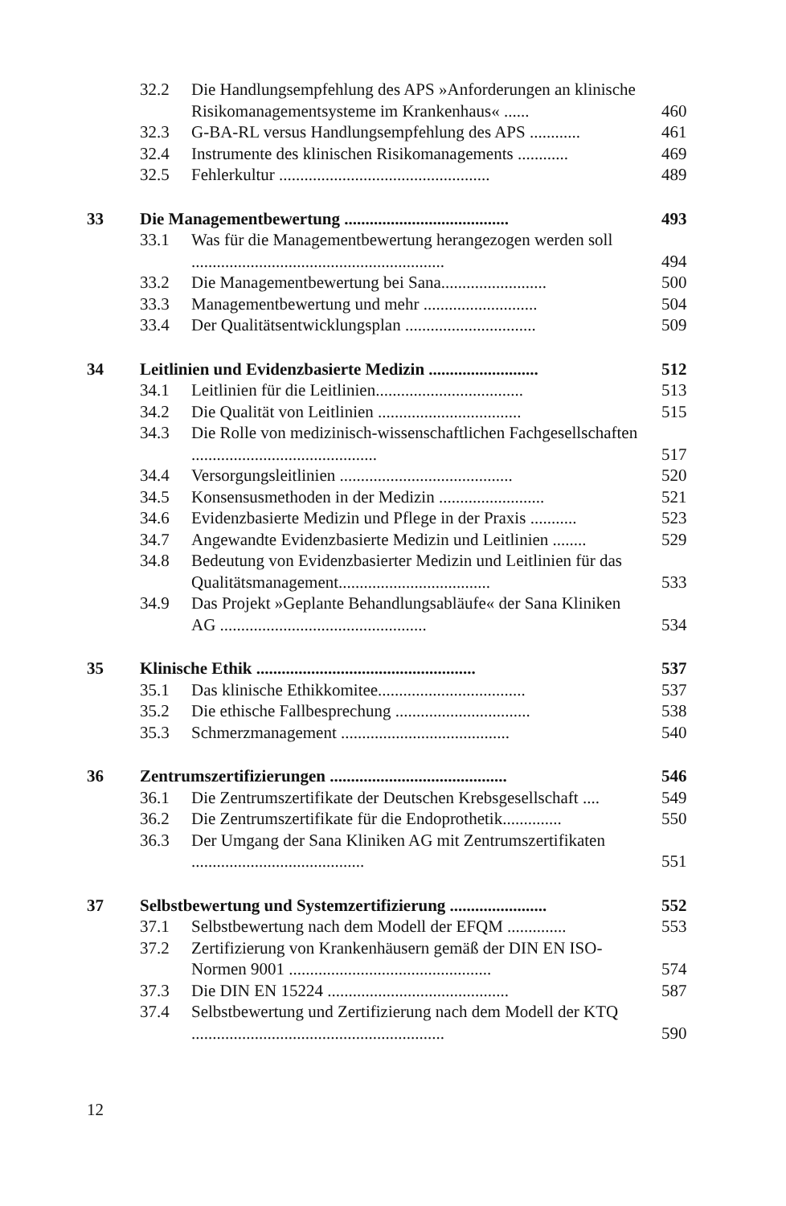| | 32.2 | Die Handlungsempfehlung des APS »Anforderungen an klinische Risikomanagementsysteme im Krankenhaus« ...... | 460 |
| | 32.3 | G-BA-RL versus Handlungsempfehlung des APS ............ | 461 |
| | 32.4 | Instrumente des klinischen Risikomanagements ............ | 469 |
| | 32.5 | Fehlerkultur .................................................. | 489 |
| 33 | Die Managementbewertung ....................................... | | 493 |
| | 33.1 | Was für die Managementbewertung herangezogen werden soll ............................................................ | 494 |
| | 33.2 | Die Managementbewertung bei Sana......................... | 500 |
| | 33.3 | Managementbewertung und mehr ........................... | 504 |
| | 33.4 | Der Qualitätsentwicklungsplan ............................... | 509 |
| 34 | Leitlinien und Evidenzbasierte Medizin .......................... | | 512 |
| | 34.1 | Leitlinien für die Leitlinien................................... | 513 |
| | 34.2 | Die Qualität von Leitlinien .................................. | 515 |
| | 34.3 | Die Rolle von medizinisch-wissenschaftlichen Fachgesellschaften ............................................ | 517 |
| | 34.4 | Versorgungsleitlinien ......................................... | 520 |
| | 34.5 | Konsensusmethoden in der Medizin ......................... | 521 |
| | 34.6 | Evidenzbasierte Medizin und Pflege in der Praxis ........... | 523 |
| | 34.7 | Angewandte Evidenzbasierte Medizin und Leitlinien ........ | 529 |
| | 34.8 | Bedeutung von Evidenzbasierter Medizin und Leitlinien für das Qualitätsmanagement.................................... | 533 |
| | 34.9 | Das Projekt »Geplante Behandlungsabläufe« der Sana Kliniken AG ................................................. | 534 |
| 35 | Klinische Ethik .................................................... | | 537 |
| | 35.1 | Das klinische Ethikkomitee................................... | 537 |
| | 35.2 | Die ethische Fallbesprechung ................................ | 538 |
| | 35.3 | Schmerzmanagement ........................................ | 540 |
| 36 | Zentrumszertifizierungen .......................................... | | 546 |
| | 36.1 | Die Zentrumszertifikate der Deutschen Krebsgesellschaft .... | 549 |
| | 36.2 | Die Zentrumszertifikate für die Endoprothetik.............. | 550 |
| | 36.3 | Der Umgang der Sana Kliniken AG mit Zentrumszertifikaten ......................................... | 551 |
| 37 | Selbstbewertung und Systemzertifizierung ....................... | | 552 |
| | 37.1 | Selbstbewertung nach dem Modell der EFQM .............. | 553 |
| | 37.2 | Zertifizierung von Krankenhäusern gemäß der DIN EN ISO-Normen 9001 ................................................ | 574 |
| | 37.3 | Die DIN EN 15224 ........................................... | 587 |
| | 37.4 | Selbstbewertung und Zertifizierung nach dem Modell der KTQ ............................................................ | 590 |
12